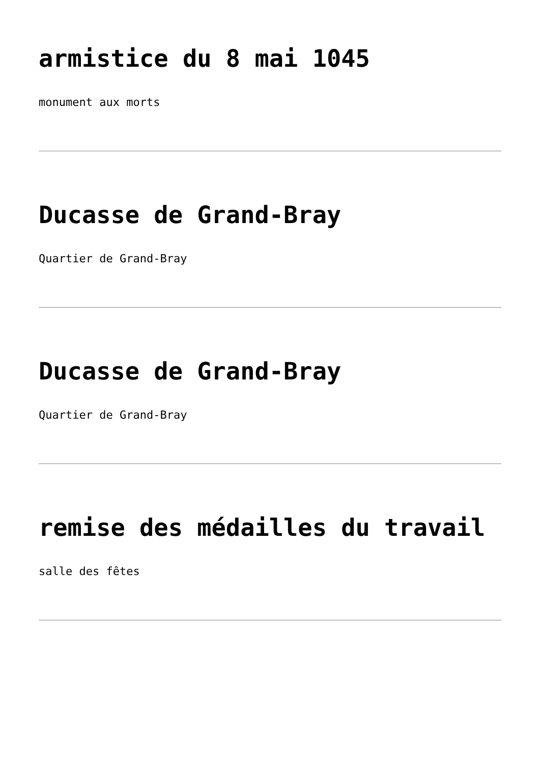armistice du 8 mai 1045
monument aux morts
Ducasse de Grand-Bray
Quartier de Grand-Bray
Ducasse de Grand-Bray
Quartier de Grand-Bray
remise des médailles du travail
salle des fêtes